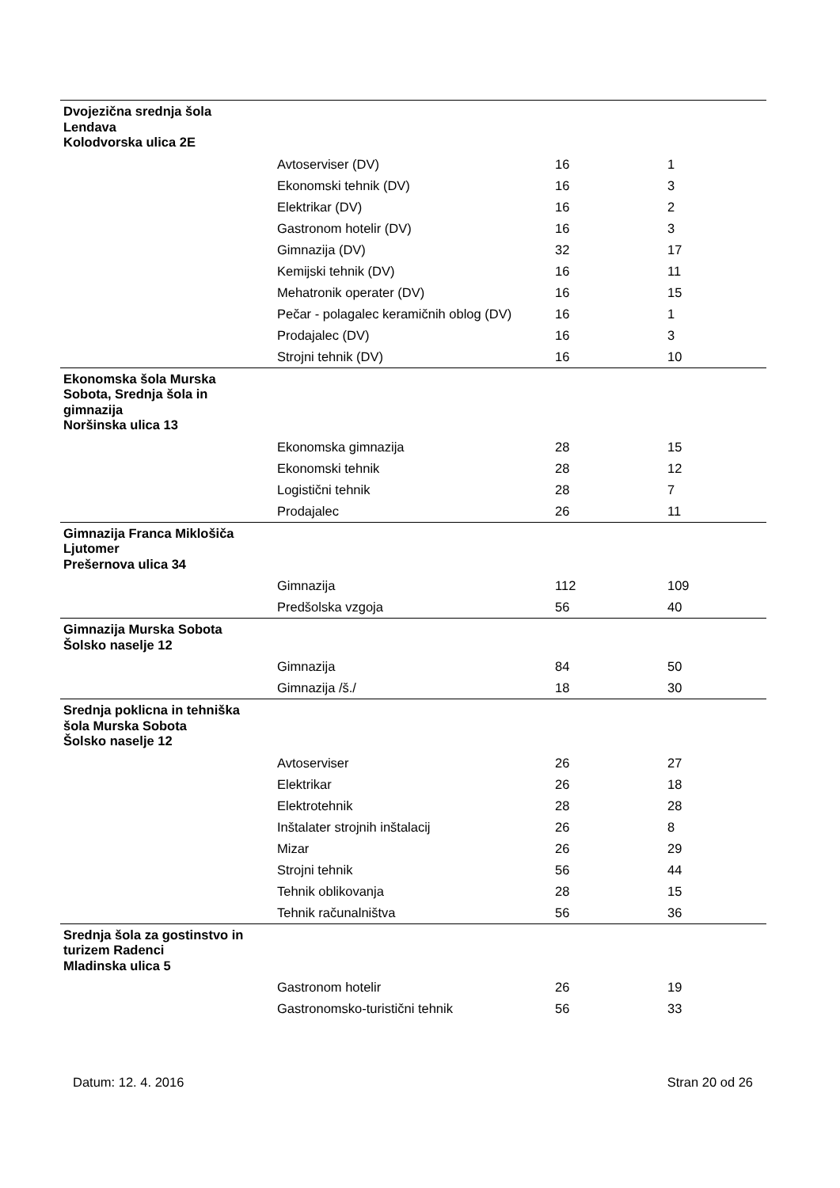| Dvojezična srednja šola Lendava Kolodvorska ulica 2E | | | |
| | Avtoserviser (DV) | 16 | 1 |
| | Ekonomski tehnik (DV) | 16 | 3 |
| | Elektrikar (DV) | 16 | 2 |
| | Gastronom hotelir (DV) | 16 | 3 |
| | Gimnazija (DV) | 32 | 17 |
| | Kemijski tehnik (DV) | 16 | 11 |
| | Mehatronik operater (DV) | 16 | 15 |
| | Pečar - polagalec keramičnih oblog (DV) | 16 | 1 |
| | Prodajalec (DV) | 16 | 3 |
| | Strojni tehnik (DV) | 16 | 10 |
| Ekonomska šola Murska Sobota, Srednja šola in gimnazija Noršinska ulica 13 | | | |
| | Ekonomska gimnazija | 28 | 15 |
| | Ekonomski tehnik | 28 | 12 |
| | Logistični tehnik | 28 | 7 |
| | Prodajalec | 26 | 11 |
| Gimnazija Franca Miklošiča Ljutomer Prešernova ulica 34 | | | |
| | Gimnazija | 112 | 109 |
| | Predšolska vzgoja | 56 | 40 |
| Gimnazija Murska Sobota Šolsko naselje 12 | | | |
| | Gimnazija | 84 | 50 |
| | Gimnazija /š./ | 18 | 30 |
| Srednja poklicna in tehniška šola Murska Sobota Šolsko naselje 12 | | | |
| | Avtoserviser | 26 | 27 |
| | Elektrikar | 26 | 18 |
| | Elektrotehnik | 28 | 28 |
| | Inštalater strojnih inštalacij | 26 | 8 |
| | Mizar | 26 | 29 |
| | Strojni tehnik | 56 | 44 |
| | Tehnik oblikovanja | 28 | 15 |
| | Tehnik računalništva | 56 | 36 |
| Srednja šola za gostinstvo in turizem Radenci Mladinska ulica 5 | | | |
| | Gastronom hotelir | 26 | 19 |
| | Gastronomsko-turistični tehnik | 56 | 33 |
Datum: 12. 4. 2016 Stran 20 od 26